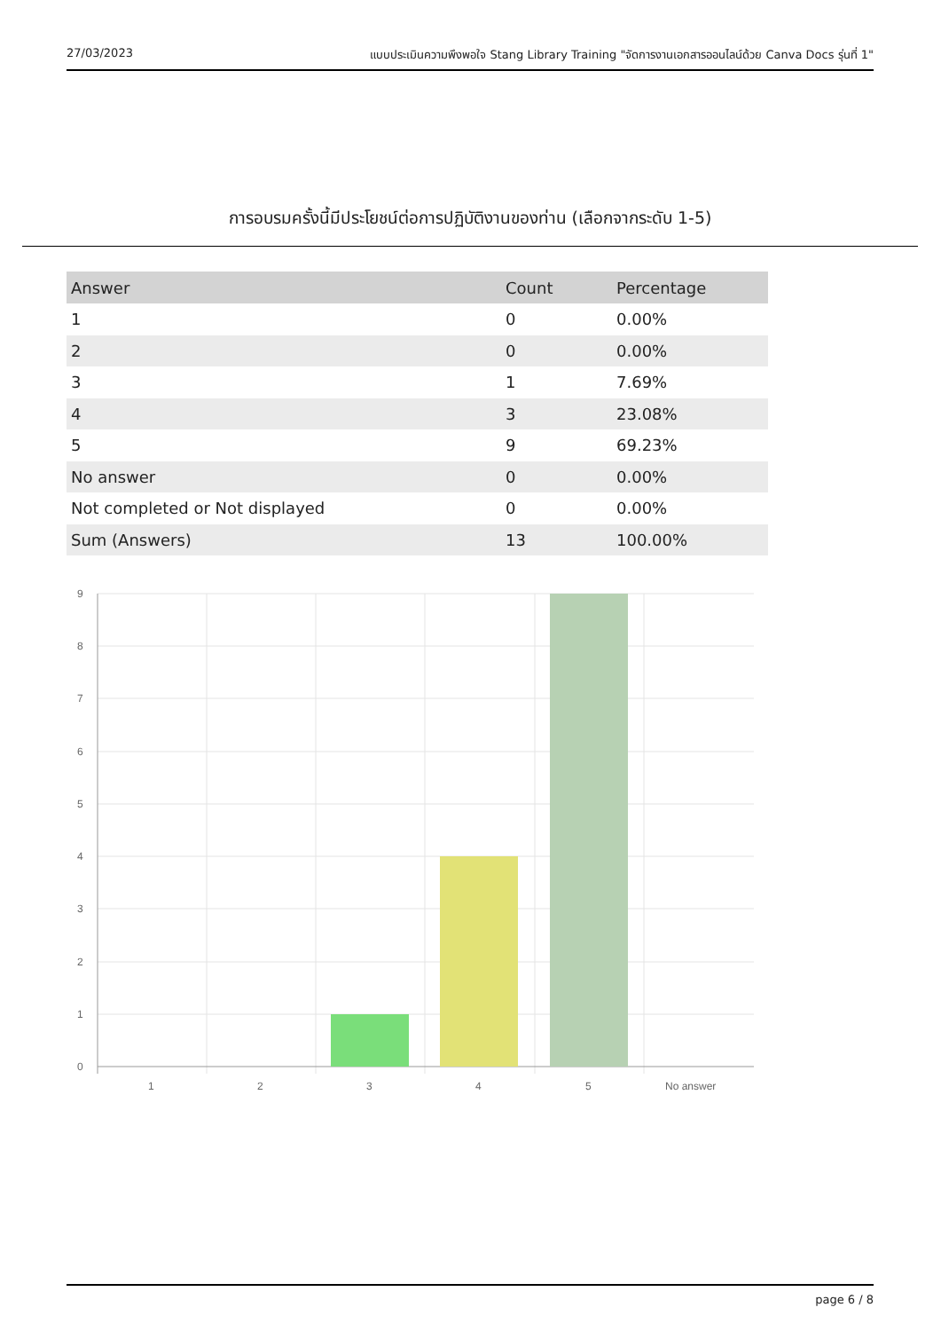27/03/2023 แบบประเมินความพึงพอใจ Stang Library Training "จัดการงานเอกสารออนไลน์ด้วย Canva Docs รุ่นที่ 1"
การอบรมครั้งนี้มีประโยชน์ต่อการปฏิบัติงานของท่าน (เลือกจากระดับ 1-5)
| Answer | Count | Percentage |
| --- | --- | --- |
| 1 | 0 | 0.00% |
| 2 | 0 | 0.00% |
| 3 | 1 | 7.69% |
| 4 | 3 | 23.08% |
| 5 | 9 | 69.23% |
| No answer | 0 | 0.00% |
| Not completed or Not displayed | 0 | 0.00% |
| Sum (Answers) | 13 | 100.00% |
9
8
7
6
5
4
3
2
1
0
1
2
3
4
5
No answer
page 6 / 8